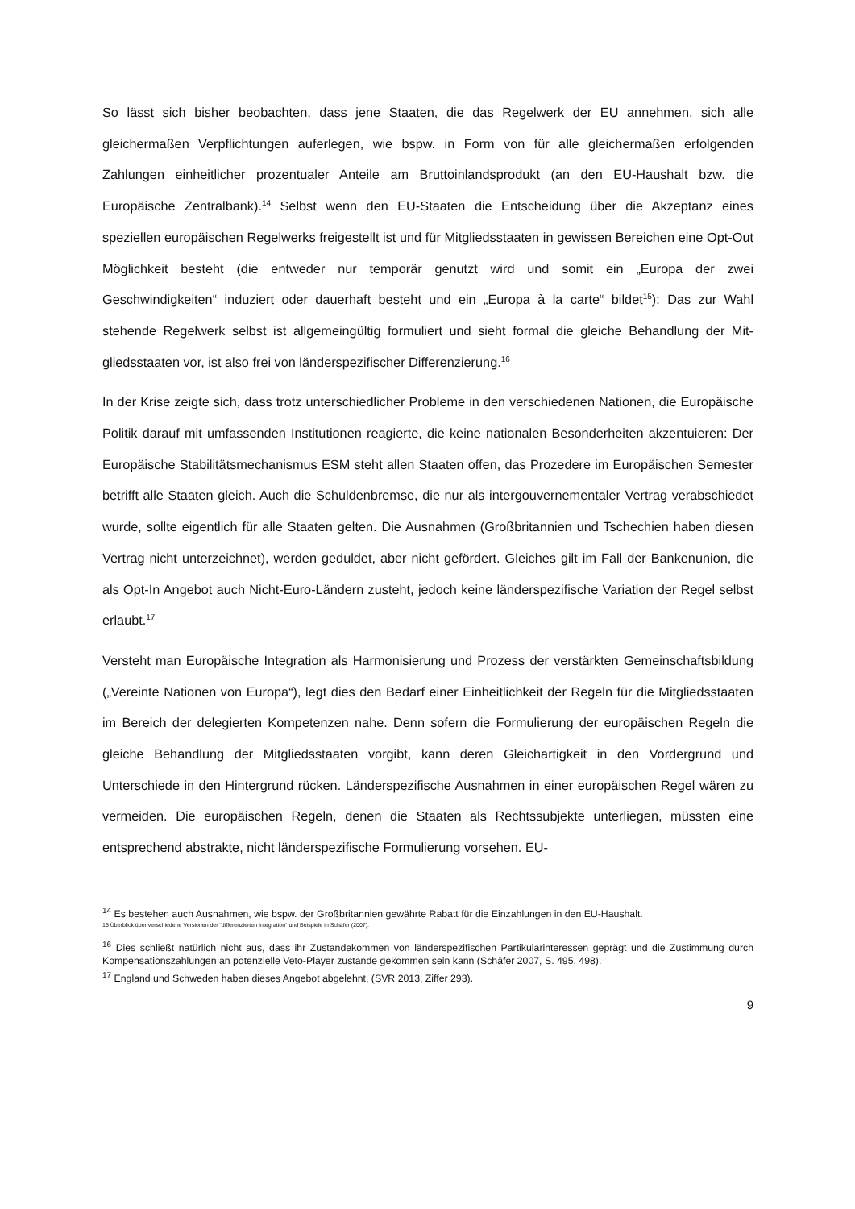So lässt sich bisher beobachten, dass jene Staaten, die das Regelwerk der EU annehmen, sich alle gleichermaßen Verpflichtungen auferlegen, wie bspw. in Form von für alle gleicherma­ßen erfolgenden Zahlungen einheitlicher prozentualer Anteile am Bruttoinlandsprodukt (an den EU-Haushalt bzw. die Europäische Zentralbank).<sup>14</sup> Selbst wenn den EU-Staaten die Ent­scheidung über die Akzeptanz eines speziellen europäischen Regelwerks freigestellt ist und für Mitgliedsstaaten in gewissen Bereichen eine Opt-Out Möglichkeit besteht (die entweder nur temporär genutzt wird und somit ein „Europa der zwei Geschwindigkeiten“ induziert oder dauerhaft besteht und ein „Europa à la carte“ bildet<sup>15</sup>): Das zur Wahl stehende Regel­werk selbst ist allgemeingültig formuliert und sieht formal die gleiche Behandlung der Mit­gliedsstaaten vor, ist also frei von länderspezifischer Differenzierung.<sup>16</sup>
In der Krise zeigte sich, dass trotz unterschiedlicher Probleme in den verschiedenen Natio­nen, die Europäische Politik darauf mit umfassenden Institutionen reagierte, die keine natio­nalen Besonderheiten akzentuieren: Der Europäische Stabilitätsmechanismus ESM steht allen Staaten offen, das Prozedere im Europäischen Semester betrifft alle Staaten gleich. Auch die Schuldenbremse, die nur als intergouvernementaler Vertrag verabschiedet wurde, sollte eigentlich für alle Staaten gelten. Die Ausnahmen (Großbritannien und Tschechien haben diesen Vertrag nicht unterzeichnet), werden geduldet, aber nicht gefördert. Gleiches gilt im Fall der Bankenunion, die als Opt-In Angebot auch Nicht-Euro-Ländern zusteht, jedoch keine länderspezifische Variation der Regel selbst erlaubt.<sup>17</sup>
Versteht man Europäische Integration als Harmonisierung und Prozess der verstärkten Ge­meinschaftsbildung („Vereinte Nationen von Europa“), legt dies den Bedarf einer Einheitlich­keit der Regeln für die Mitgliedsstaaten im Bereich der delegierten Kompetenzen nahe. Denn sofern die Formulierung der europäischen Regeln die gleiche Behandlung der Mit­gliedsstaaten vorgibt, kann deren Gleichartigkeit in den Vordergrund und Unterschiede in den Hintergrund rücken. Länderspezifische Ausnahmen in einer europäischen Regel wären zu vermeiden. Die europäischen Regeln, denen die Staaten als Rechtssubjekte unterliegen, müssten eine entsprechend abstrakte, nicht länderspezifische Formulierung vorsehen. EU-
<sup>14</sup> Es bestehen auch Ausnahmen, wie bspw. der Großbritannien gewährte Rabatt für die Einzahlungen in den EU-Haushalt.
15 Überblick über verschiedene Versionen der “differenzierten Integration“ und Beispiele in Schäfer (2007).
<sup>16</sup> Dies schließt natürlich nicht aus, dass ihr Zustandekommen von länderspezifischen Partikularinteressen geprägt und die Zustimmung durch Kompensationszahlungen an potenzielle Veto-Player zustande gekommen sein kann (Schäfer 2007, S. 495, 498).
<sup>17</sup> England und Schweden haben dieses Angebot abgelehnt, (SVR 2013, Ziffer 293).
9